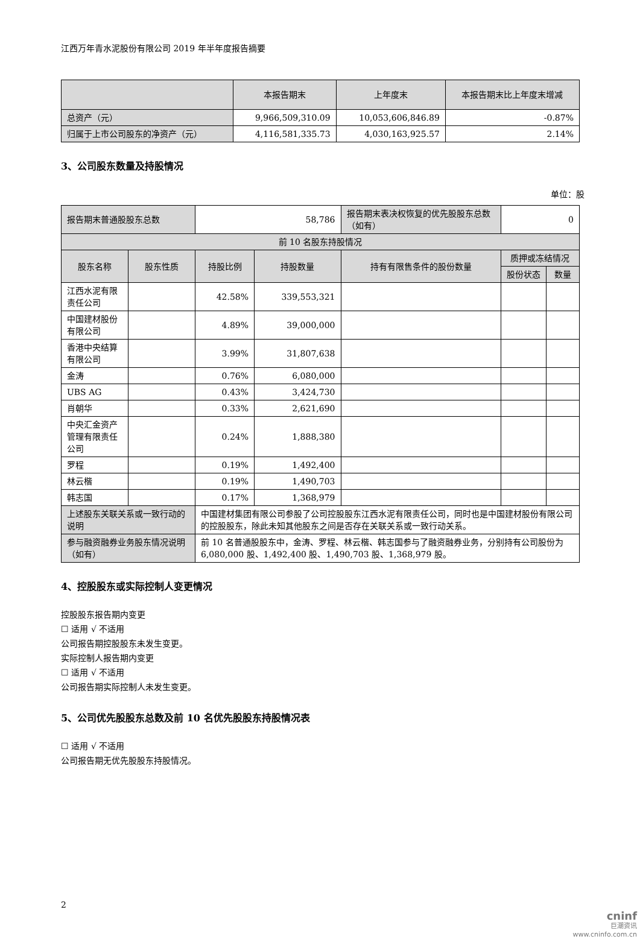江西万年青水泥股份有限公司 2019 年半年度报告摘要
| | 本报告期末 | 上年度末 | 本报告期末比上年度末增减 |
| --- | --- | --- | --- |
| 总资产（元） | 9,966,509,310.09 | 10,053,606,846.89 | -0.87% |
| 归属于上市公司股东的净资产（元） | 4,116,581,335.73 | 4,030,163,925.57 | 2.14% |
3、公司股东数量及持股情况
单位：股
| 报告期末普通股股东总数 | | 58,786 | | 报告期末表决权恢复的优先股股东总数（如有） | 0 | |
| 前 10 名股东持股情况 | | | | | | |
| 股东名称 | 股东性质 | 持股比例 | 持股数量 | 持有有限售条件的股份数量 | 质押或冻结情况 | |
| | | | | | 股份状态 | 数量 |
| 江西水泥有限责任公司 | | 42.58% | 339,553,321 | | | |
| 中国建材股份有限公司 | | 4.89% | 39,000,000 | | | |
| 香港中央结算有限公司 | | 3.99% | 31,807,638 | | | |
| 金涛 | | 0.76% | 6,080,000 | | | |
| UBS AG | | 0.43% | 3,424,730 | | | |
| 肖朝华 | | 0.33% | 2,621,690 | | | |
| 中央汇金资产管理有限责任公司 | | 0.24% | 1,888,380 | | | |
| 罗程 | | 0.19% | 1,492,400 | | | |
| 林云楷 | | 0.19% | 1,490,703 | | | |
| 韩志国 | | 0.17% | 1,368,979 | | | |
| 上述股东关联关系或一致行动的说明 | | 中国建材集团有限公司参股了公司控股股东江西水泥有限责任公司，同时也是中国建材股份有限公司的控股股东，除此未知其他股东之间是否存在关联关系或一致行动关系。 | | | | |
| 参与融资融券业务股东情况说明（如有） | | 前 10 名普通股股东中，金涛、罗程、林云楷、韩志国参与了融资融券业务，分别持有公司股份为 6,080,000 股、1,492,400 股、1,490,703 股、1,368,979 股。 | | | | |
4、控股股东或实际控制人变更情况
控股股东报告期内变更
☐ 适用 √ 不适用
公司报告期控股股东未发生变更。
实际控制人报告期内变更
☐ 适用 √ 不适用
公司报告期实际控制人未发生变更。
5、公司优先股股东总数及前 10 名优先股股东持股情况表
☐ 适用 √ 不适用
公司报告期无优先股股东持股情况。
2
cninf
巨潮资讯
www.cninfo.com.cn